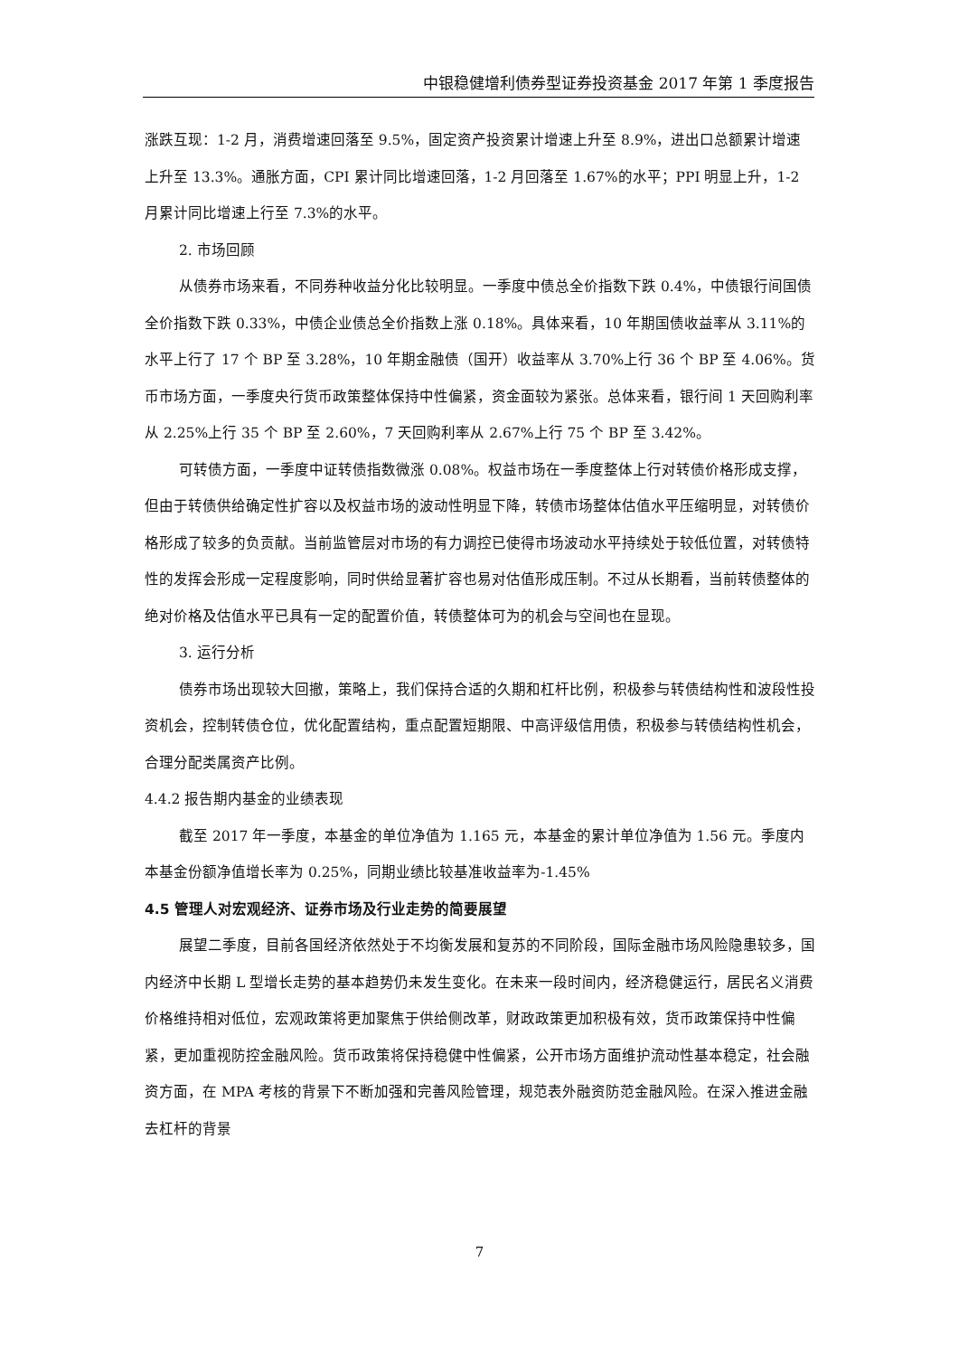中银稳健增利债券型证券投资基金 2017 年第 1 季度报告
涨跌互现：1-2 月，消费增速回落至 9.5%，固定资产投资累计增速上升至 8.9%，进出口总额累计增速上升至 13.3%。通胀方面，CPI 累计同比增速回落，1-2 月回落至 1.67%的水平；PPI 明显上升，1-2 月累计同比增速上行至 7.3%的水平。
2. 市场回顾
从债券市场来看，不同券种收益分化比较明显。一季度中债总全价指数下跌 0.4%，中债银行间国债全价指数下跌 0.33%，中债企业债总全价指数上涨 0.18%。具体来看，10 年期国债收益率从 3.11%的水平上行了 17 个 BP 至 3.28%，10 年期金融债（国开）收益率从 3.70%上行 36 个 BP 至 4.06%。货币市场方面，一季度央行货币政策整体保持中性偏紧，资金面较为紧张。总体来看，银行间 1 天回购利率从 2.25%上行 35 个 BP 至 2.60%，7 天回购利率从 2.67%上行 75 个 BP 至 3.42%。
可转债方面，一季度中证转债指数微涨 0.08%。权益市场在一季度整体上行对转债价格形成支撑，但由于转债供给确定性扩容以及权益市场的波动性明显下降，转债市场整体估值水平压缩明显，对转债价格形成了较多的负贡献。当前监管层对市场的有力调控已使得市场波动水平持续处于较低位置，对转债特性的发挥会形成一定程度影响，同时供给显著扩容也易对估值形成压制。不过从长期看，当前转债整体的绝对价格及估值水平已具有一定的配置价值，转债整体可为的机会与空间也在显现。
3. 运行分析
债券市场出现较大回撤，策略上，我们保持合适的久期和杠杆比例，积极参与转债结构性和波段性投资机会，控制转债仓位，优化配置结构，重点配置短期限、中高评级信用债，积极参与转债结构性机会，合理分配类属资产比例。
4.4.2 报告期内基金的业绩表现
截至 2017 年一季度，本基金的单位净值为 1.165 元，本基金的累计单位净值为 1.56 元。季度内本基金份额净值增长率为 0.25%，同期业绩比较基准收益率为-1.45%
4.5 管理人对宏观经济、证券市场及行业走势的简要展望
展望二季度，目前各国经济依然处于不均衡发展和复苏的不同阶段，国际金融市场风险隐患较多，国内经济中长期 L 型增长走势的基本趋势仍未发生变化。在未来一段时间内，经济稳健运行，居民名义消费价格维持相对低位，宏观政策将更加聚焦于供给侧改革，财政政策更加积极有效，货币政策保持中性偏紧，更加重视防控金融风险。货币政策将保持稳健中性偏紧，公开市场方面维护流动性基本稳定，社会融资方面，在 MPA 考核的背景下不断加强和完善风险管理，规范表外融资防范金融风险。在深入推进金融去杠杆的背景
7